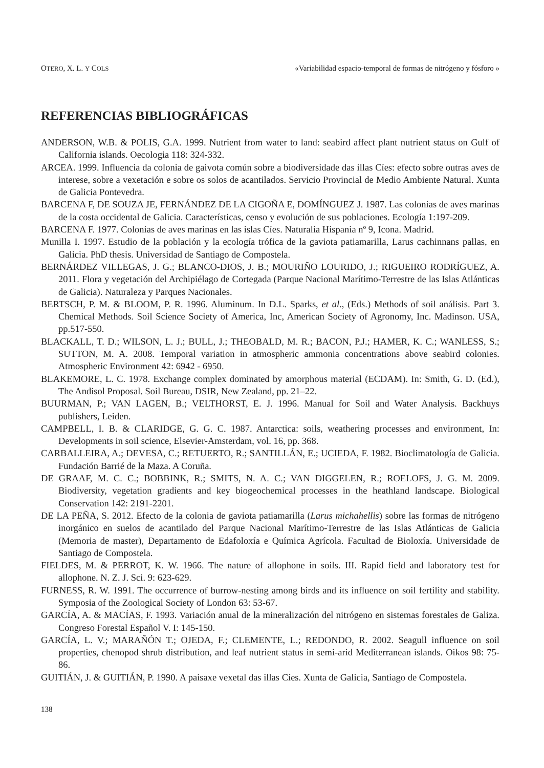OTERO, X. L. Y COLS «Variabilidad espacio-temporal de formas de nitrógeno y fósforo »
REFERENCIAS BIBLIOGRÁFICAS
ANDERSON, W.B. & POLIS, G.A. 1999. Nutrient from water to land: seabird affect plant nutrient status on Gulf of California islands. Oecologia 118: 324-332.
ARCEA. 1999. Influencia da colonia de gaivota común sobre a biodiversidade das illas Cíes: efecto sobre outras aves de interese, sobre a vexetación e sobre os solos de acantilados. Servicio Provincial de Medio Ambiente Natural. Xunta de Galicia Pontevedra.
BARCENA F, DE SOUZA JE, FERNÁNDEZ DE LA CIGOÑA E, DOMÍNGUEZ J. 1987. Las colonias de aves marinas de la costa occidental de Galicia. Características, censo y evolución de sus poblaciones. Ecología 1:197-209.
BARCENA F. 1977. Colonias de aves marinas en las islas Cíes. Naturalia Hispania nº 9, Icona. Madrid.
Munilla I. 1997. Estudio de la población y la ecología trófica de la gaviota patiamarilla, Larus cachinnans pallas, en Galicia. PhD thesis. Universidad de Santiago de Compostela.
BERNÁRDEZ VILLEGAS, J. G.; BLANCO-DIOS, J. B.; MOURIÑO LOURIDO, J.; RIGUEIRO RODRÍGUEZ, A. 2011. Flora y vegetación del Archipiélago de Cortegada (Parque Nacional Marítimo-Terrestre de las Islas Atlánticas de Galicia). Naturaleza y Parques Nacionales.
BERTSCH, P. M. & BLOOM, P. R. 1996. Aluminum. In D.L. Sparks, et al., (Eds.) Methods of soil análisis. Part 3. Chemical Methods. Soil Science Society of America, Inc, American Society of Agronomy, Inc. Madinson. USA, pp.517-550.
BLACKALL, T. D.; WILSON, L. J.; BULL, J.; THEOBALD, M. R.; BACON, P.J.; HAMER, K. C.; WANLESS, S.; SUTTON, M. A. 2008. Temporal variation in atmospheric ammonia concentrations above seabird colonies. Atmospheric Environment 42: 6942 - 6950.
BLAKEMORE, L. C. 1978. Exchange complex dominated by amorphous material (ECDAM). In: Smith, G. D. (Ed.), The Andisol Proposal. Soil Bureau, DSIR, New Zealand, pp. 21–22.
BUURMAN, P.; VAN LAGEN, B.; VELTHORST, E. J. 1996. Manual for Soil and Water Analysis. Backhuys publishers, Leiden.
CAMPBELL, I. B. & CLARIDGE, G. G. C. 1987. Antarctica: soils, weathering processes and environment, In: Developments in soil science, Elsevier-Amsterdam, vol. 16, pp. 368.
CARBALLEIRA, A.; DEVESA, C.; RETUERTO, R.; SANTILLÁN, E.; UCIEDA, F. 1982. Bioclimatología de Galicia. Fundación Barrié de la Maza. A Coruña.
DE GRAAF, M. C. C.; BOBBINK, R.; SMITS, N. A. C.; VAN DIGGELEN, R.; ROELOFS, J. G. M. 2009. Biodiversity, vegetation gradients and key biogeochemical processes in the heathland landscape. Biological Conservation 142: 2191-2201.
DE LA PEÑA, S. 2012. Efecto de la colonia de gaviota patiamarilla (Larus michahellis) sobre las formas de nitrógeno inorgánico en suelos de acantilado del Parque Nacional Marítimo-Terrestre de las Islas Atlánticas de Galicia (Memoria de master), Departamento de Edafoloxía e Química Agrícola. Facultad de Bioloxía. Universidade de Santiago de Compostela.
FIELDES, M. & PERROT, K. W. 1966. The nature of allophone in soils. III. Rapid field and laboratory test for allophone. N. Z. J. Sci. 9: 623-629.
FURNESS, R. W. 1991. The occurrence of burrow-nesting among birds and its influence on soil fertility and stability. Symposia of the Zoological Society of London 63: 53-67.
GARCÍA, A. & MACÍAS, F. 1993. Variación anual de la mineralización del nitrógeno en sistemas forestales de Galiza. Congreso Forestal Español V. I: 145-150.
GARCÍA, L. V.; MARAÑÓN T.; OJEDA, F.; CLEMENTE, L.; REDONDO, R. 2002. Seagull influence on soil properties, chenopod shrub distribution, and leaf nutrient status in semi-arid Mediterranean islands. Oikos 98: 75-86.
GUITIÁN, J. & GUITIÁN, P. 1990. A paisaxe vexetal das illas Cíes. Xunta de Galicia, Santiago de Compostela.
138